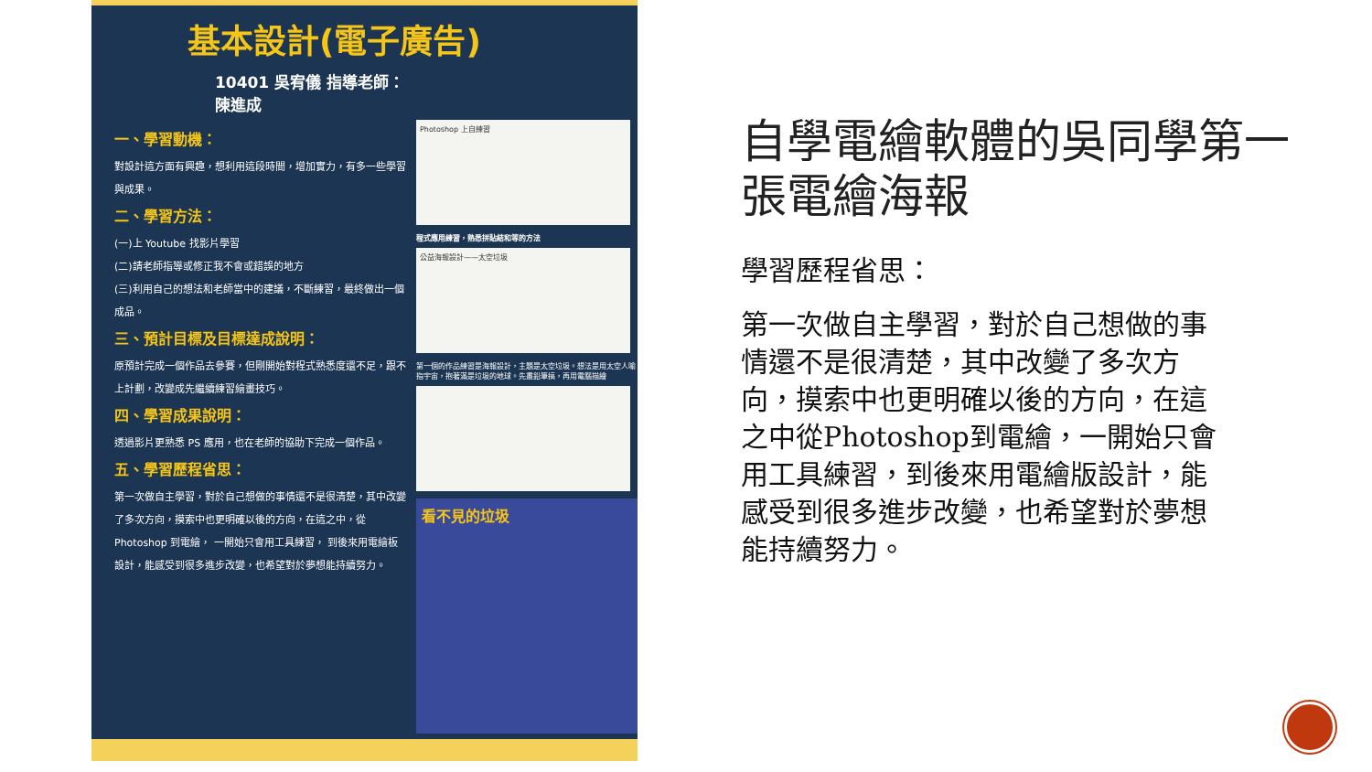基本設計(電子廣告)
10401 吳宥儀 指導老師：陳進成
一、學習動機：
對設計這方面有興趣，想利用這段時間，增加實力，有多一些學習與成果。
二、學習方法：
(一)上 Youtube 找影片學習
(二)請老師指導或修正我不會或錯誤的地方
(三)利用自己的想法和老師當中的建議，不斷練習，最終做出一個成品。
三、預計目標及目標達成說明：
原預計完成一個作品去參賽，但剛開始對程式熟悉度還不足，跟不上計劃，改變成先繼續練習繪畫技巧。
四、學習成果說明：
透過影片更熟悉 PS 應用，也在老師的協助下完成一個作品。
五、學習歷程省思：
第一次做自主學習，對於自己想做的事情還不是很清楚，其中改變了多次方向，摸索中也更明確以後的方向，在這之中，從 Photoshop 到電繪， 一開始只會用工具練習， 到後來用電繪板設計，能感受到很多進步改變，也希望對於夢想能持續努力。
Photoshop 上自練習
程式應用練習，熟悉拼貼結和等的方法
公益海報設計——太空垃圾
第一個的作品練習是海報設計，主題是太空垃圾。想法是用太空人喻指宇宙，抱著滿是垃圾的地球。先畫鉛筆搞，再用電腦描繪
看不見的垃圾
自學電繪軟體的吳同學第一張電繪海報
學習歷程省思：
第一次做自主學習，對於自己想做的事情還不是很清楚，其中改變了多次方向，摸索中也更明確以後的方向，在這之中從Photoshop到電繪，一開始只會用工具練習，到後來用電繪版設計，能感受到很多進步改變，也希望對於夢想能持續努力。